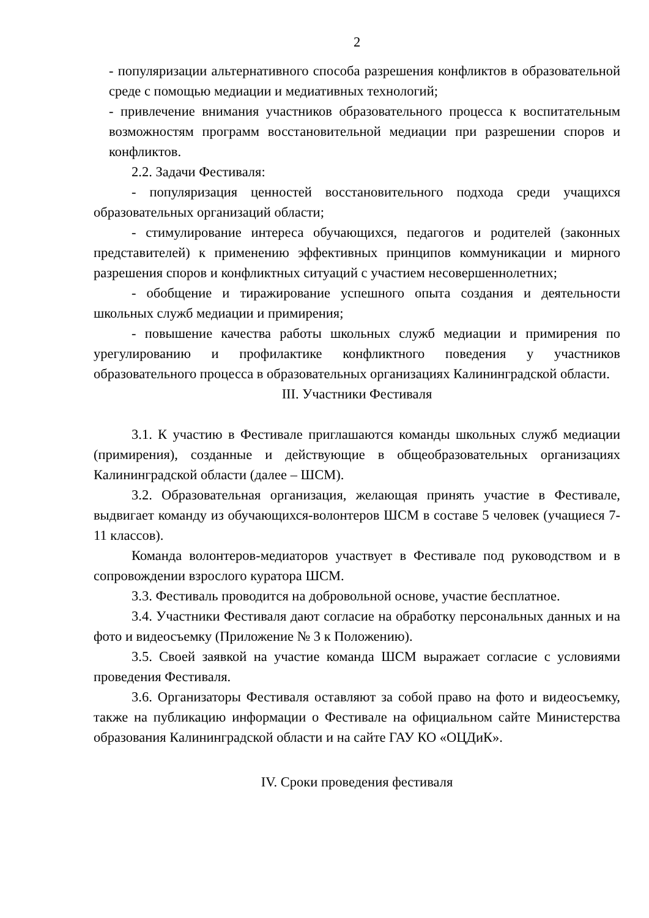2
- популяризации альтернативного способа разрешения конфликтов в образовательной среде с помощью медиации и медиативных технологий;
- привлечение внимания участников образовательного процесса к воспитательным возможностям программ восстановительной медиации при разрешении споров и конфликтов.
2.2. Задачи Фестиваля:
- популяризация ценностей восстановительного подхода среди учащихся образовательных организаций области;
- стимулирование интереса обучающихся, педагогов и родителей (законных представителей) к применению эффективных принципов коммуникации и мирного разрешения споров и конфликтных ситуаций с участием несовершеннолетних;
- обобщение и тиражирование успешного опыта создания и деятельности школьных служб медиации и примирения;
- повышение качества работы школьных служб медиации и примирения по урегулированию и профилактике конфликтного поведения у участников образовательного процесса в образовательных организациях Калининградской области.
III. Участники Фестиваля
3.1. К участию в Фестивале приглашаются команды школьных служб медиации (примирения), созданные и действующие в общеобразовательных организациях Калининградской области (далее – ШСМ).
3.2. Образовательная организация, желающая принять участие в Фестивале, выдвигает команду из обучающихся-волонтеров ШСМ в составе 5 человек (учащиеся 7-11 классов).
Команда волонтеров-медиаторов участвует в Фестивале под руководством и в сопровождении взрослого куратора ШСМ.
3.3. Фестиваль проводится на добровольной основе, участие бесплатное.
3.4. Участники Фестиваля дают согласие на обработку персональных данных и на фото и видеосъемку (Приложение № 3 к Положению).
3.5. Своей заявкой на участие команда ШСМ выражает согласие с условиями проведения Фестиваля.
3.6. Организаторы Фестиваля оставляют за собой право на фото и видеосъемку, также на публикацию информации о Фестивале на официальном сайте Министерства образования Калининградской области и на сайте ГАУ КО «ОЦДиК».
IV. Сроки проведения фестиваля